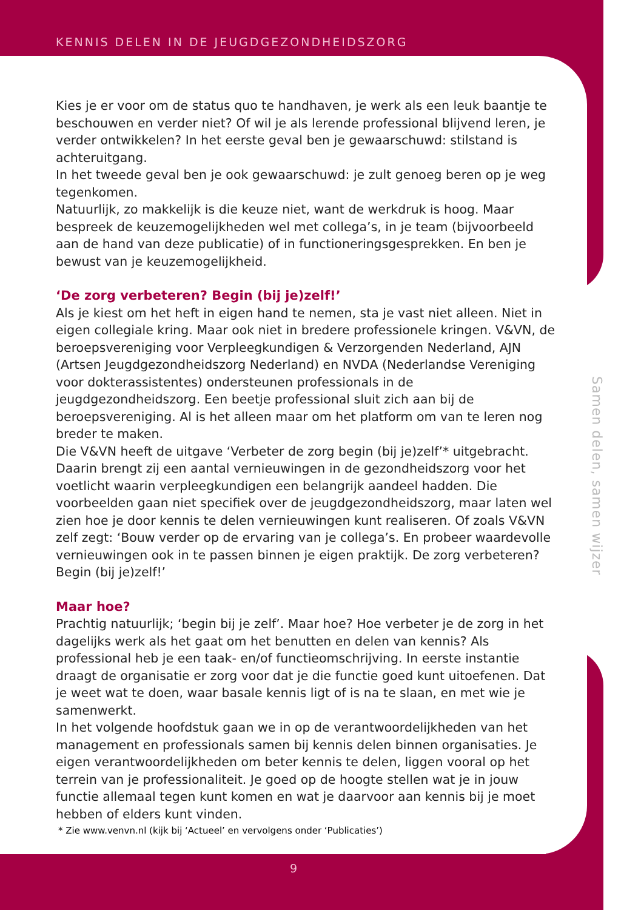KENNIS DELEN IN DE JEUGDGEZONDHEIDSZORG
Kies je er voor om de status quo te handhaven, je werk als een leuk baantje te beschouwen en verder niet? Of wil je als lerende professional blijvend leren, je verder ontwikkelen? In het eerste geval ben je gewaarschuwd: stilstand is achteruitgang.
In het tweede geval ben je ook gewaarschuwd: je zult genoeg beren op je weg tegenkomen.
Natuurlijk, zo makkelijk is die keuze niet, want de werkdruk is hoog. Maar bespreek de keuzemogelijkheden wel met collega’s, in je team (bijvoorbeeld aan de hand van deze publicatie) of in functioneringsgesprekken. En ben je bewust van je keuzemogelijkheid.
‘De zorg verbeteren? Begin (bij je)zelf!’
Als je kiest om het heft in eigen hand te nemen, sta je vast niet alleen. Niet in eigen collegiale kring. Maar ook niet in bredere professionele kringen. V&VN, de beroepsvereniging voor Verpleegkundigen & Verzorgenden Nederland, AJN (Artsen Jeugdgezondheidszorg Nederland) en NVDA (Nederlandse Vereniging voor dokterassistentes) ondersteunen professionals in de jeugdgezondheidszorg. Een beetje professional sluit zich aan bij de beroepsvereniging. Al is het alleen maar om het platform om van te leren nog breder te maken.
Die V&VN heeft de uitgave ‘Verbeter de zorg begin (bij je)zelf’* uitgebracht. Daarin brengt zij een aantal vernieuwingen in de gezondheidszorg voor het voetlicht waarin verpleegkundigen een belangrijk aandeel hadden. Die voorbeelden gaan niet specifiek over de jeugdgezondheidszorg, maar laten wel zien hoe je door kennis te delen vernieuwingen kunt realiseren. Of zoals V&VN zelf zegt: ‘Bouw verder op de ervaring van je collega’s. En probeer waardevolle vernieuwingen ook in te passen binnen je eigen praktijk. De zorg verbeteren? Begin (bij je)zelf!’
Maar hoe?
Prachtig natuurlijk; ‘begin bij je zelf’. Maar hoe? Hoe verbeter je de zorg in het dagelijks werk als het gaat om het benutten en delen van kennis? Als professional heb je een taak- en/of functieomschrijving. In eerste instantie draagt de organisatie er zorg voor dat je die functie goed kunt uitoefenen. Dat je weet wat te doen, waar basale kennis ligt of is na te slaan, en met wie je samenwerkt.
In het volgende hoofdstuk gaan we in op de verantwoordelijkheden van het management en professionals samen bij kennis delen binnen organisaties. Je eigen verantwoordelijkheden om beter kennis te delen, liggen vooral op het terrein van je professionaliteit. Je goed op de hoogte stellen wat je in jouw functie allemaal tegen kunt komen en wat je daarvoor aan kennis bij je moet hebben of elders kunt vinden.
Samen delen, samen wijzer
* Zie www.venvn.nl (kijk bij ‘Actueel’ en vervolgens onder ‘Publicaties’)
9